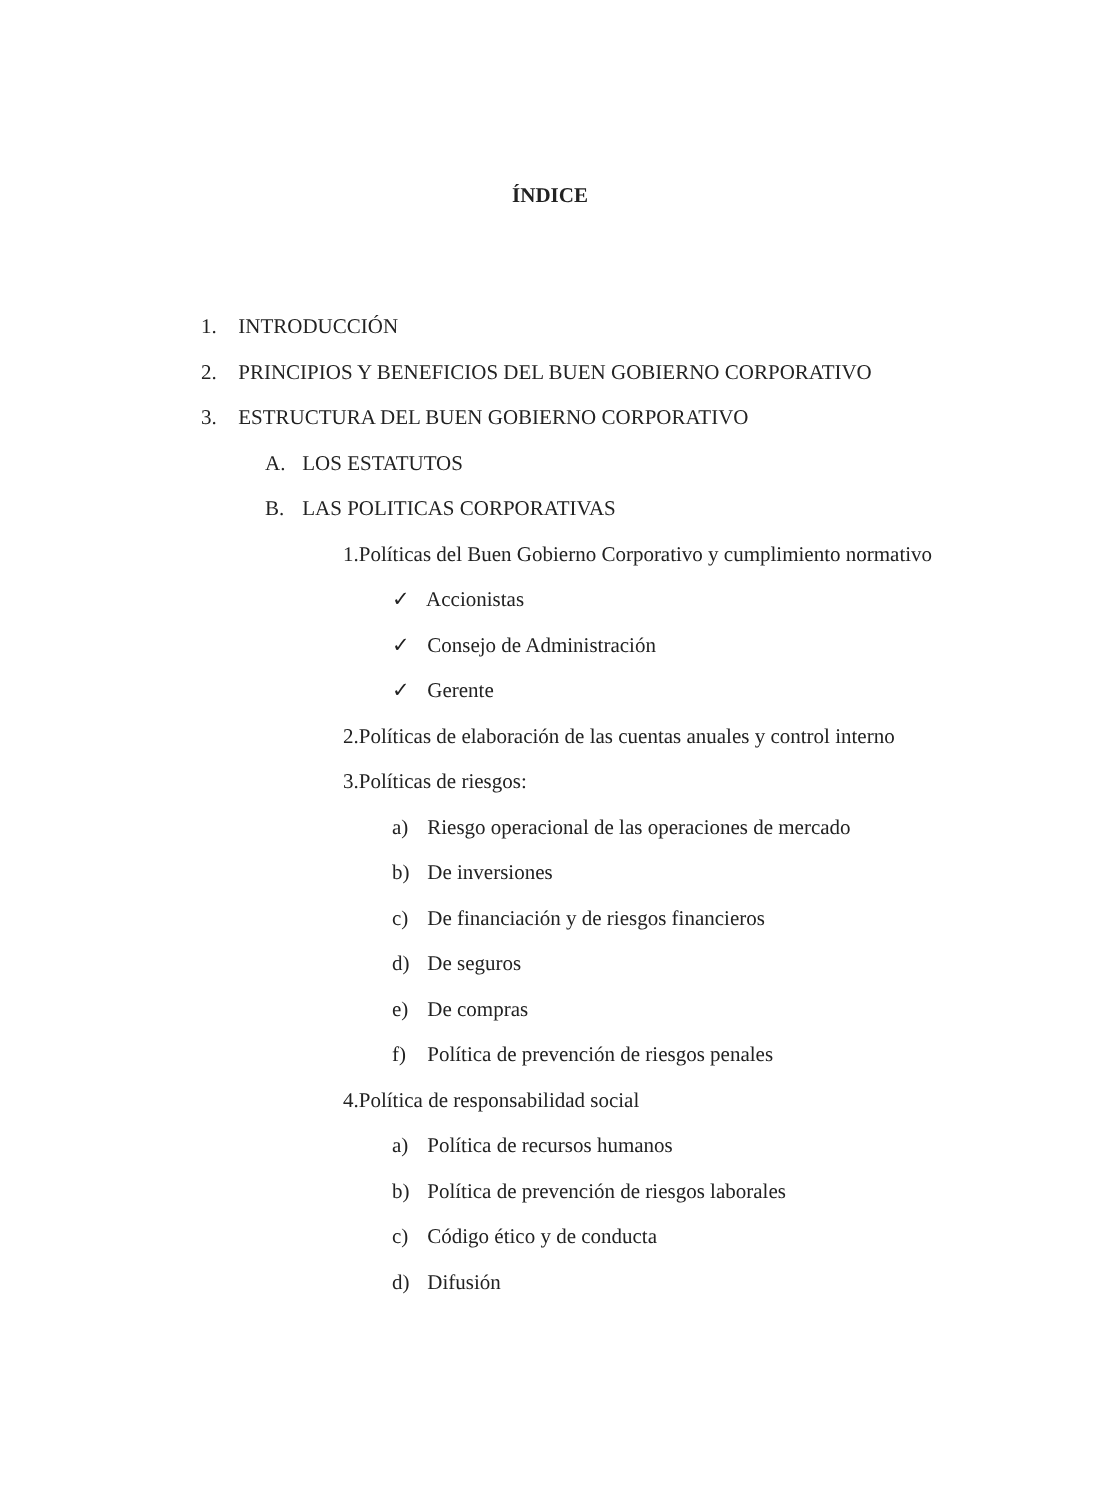ÍNDICE
1. INTRODUCCIÓN
2. PRINCIPIOS Y BENEFICIOS DEL BUEN GOBIERNO CORPORATIVO
3. ESTRUCTURA DEL BUEN GOBIERNO CORPORATIVO
A. LOS ESTATUTOS
B. LAS POLITICAS CORPORATIVAS
1.Políticas del Buen Gobierno Corporativo y cumplimiento normativo
✓ Accionistas
✓ Consejo de Administración
✓ Gerente
2.Políticas de elaboración de las cuentas anuales y control interno
3.Políticas de riesgos:
a) Riesgo operacional de las operaciones de mercado
b) De inversiones
c) De financiación y de riesgos financieros
d) De seguros
e) De compras
f) Política de prevención de riesgos penales
4.Política de responsabilidad social
a) Política de recursos humanos
b) Política de prevención de riesgos laborales
c) Código ético y de conducta
d) Difusión